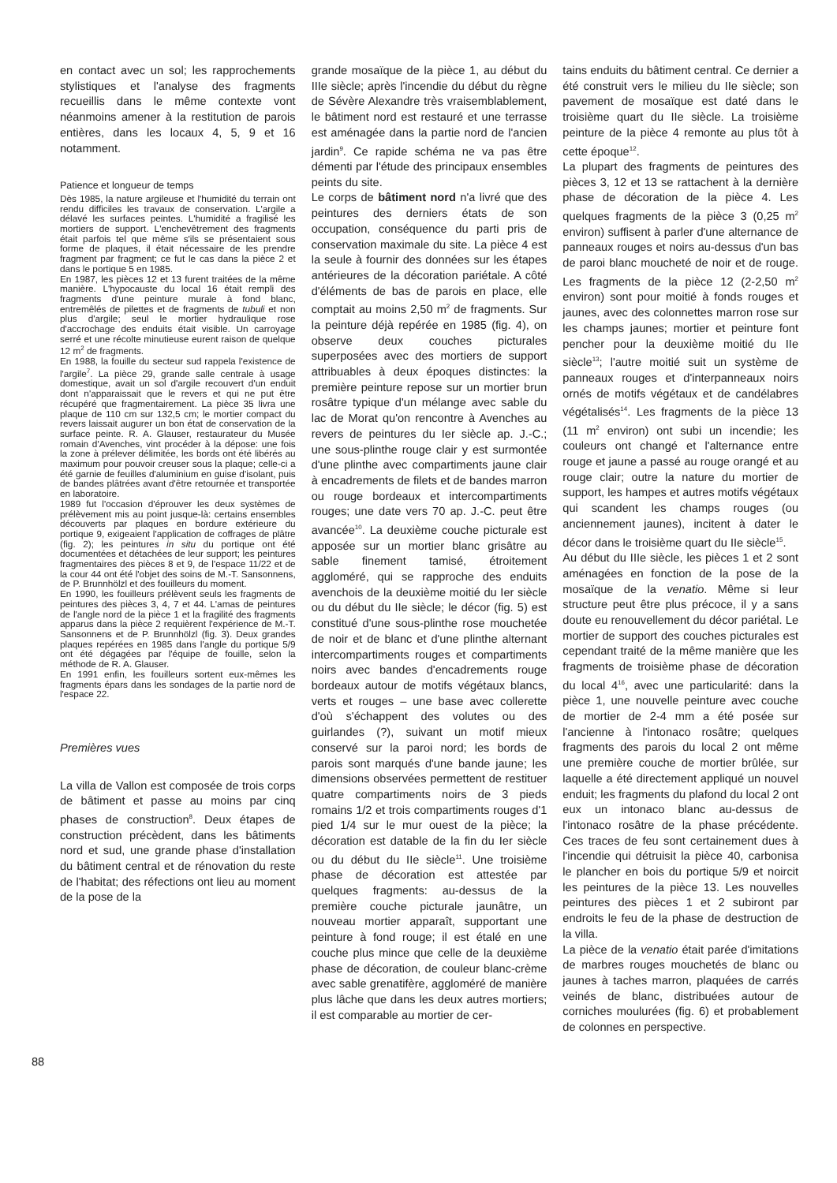en contact avec un sol; les rapprochements stylistiques et l'analyse des fragments recueillis dans le même contexte vont néanmoins amener à la restitution de parois entières, dans les locaux 4, 5, 9 et 16 notamment.
Patience et longueur de temps
Dès 1985, la nature argileuse et l'humidité du terrain ont rendu difficiles les travaux de conservation. L'argile a délavé les surfaces peintes. L'humidité a fragilisé les mortiers de support. L'enchevêtrement des fragments était parfois tel que même s'ils se présentaient sous forme de plaques, il était nécessaire de les prendre fragment par fragment; ce fut le cas dans la pièce 2 et dans le portique 5 en 1985.
En 1987, les pièces 12 et 13 furent traitées de la même manière. L'hypocauste du local 16 était rempli des fragments d'une peinture murale à fond blanc, entremêlés de pilettes et de fragments de tubuli et non plus d'argile; seul le mortier hydraulique rose d'accrochage des enduits était visible. Un carroyage serré et une récolte minutieuse eurent raison de quelque 12 m<sup>2</sup> de fragments.
En 1988, la fouille du secteur sud rappela l'existence de l'argile<sup>7</sup>. La pièce 29, grande salle centrale à usage domestique, avait un sol d'argile recouvert d'un enduit dont n'apparaissait que le revers et qui ne put être récupéré que fragmentairement. La pièce 35 livra une plaque de 110 cm sur 132,5 cm; le mortier compact du revers laissait augurer un bon état de conservation de la surface peinte. R. A. Glauser, restaurateur du Musée romain d'Avenches, vint procéder à la dépose: une fois la zone à prélever délimitée, les bords ont été libérés au maximum pour pouvoir creuser sous la plaque; celle-ci a été garnie de feuilles d'aluminium en guise d'isolant, puis de bandes plâtrées avant d'être retournée et transportée en laboratoire.
1989 fut l'occasion d'éprouver les deux systèmes de prélèvement mis au point jusque-là: certains ensembles découverts par plaques en bordure extérieure du portique 9, exigeaient l'application de coffrages de plâtre (fig. 2); les peintures in situ du portique ont été documentées et détachées de leur support; les peintures fragmentaires des pièces 8 et 9, de l'espace 11/22 et de la cour 44 ont été l'objet des soins de M.-T. Sansonnens, de P. Brunnhölzl et des fouilleurs du moment.
En 1990, les fouilleurs prélèvent seuls les fragments de peintures des pièces 3, 4, 7 et 44. L'amas de peintures de l'angle nord de la pièce 1 et la fragilité des fragments apparus dans la pièce 2 requièrent l'expérience de M.-T. Sansonnens et de P. Brunnhölzl (fig. 3). Deux grandes plaques repérées en 1985 dans l'angle du portique 5/9 ont été dégagées par l'équipe de fouille, selon la méthode de R. A. Glauser.
En 1991 enfin, les fouilleurs sortent eux-mêmes les fragments épars dans les sondages de la partie nord de l'espace 22.
Premières vues
La villa de Vallon est composée de trois corps de bâtiment et passe au moins par cinq phases de construction<sup>8</sup>. Deux étapes de construction précèdent, dans les bâtiments nord et sud, une grande phase d'installation du bâtiment central et de rénovation du reste de l'habitat; des réfections ont lieu au moment de la pose de la
grande mosaïque de la pièce 1, au début du IIIe siècle; après l'incendie du début du règne de Sévère Alexandre très vraisemblablement, le bâtiment nord est restauré et une terrasse est aménagée dans la partie nord de l'ancien jardin<sup>9</sup>. Ce rapide schéma ne va pas être démenti par l'étude des principaux ensembles peints du site.
Le corps de bâtiment nord n'a livré que des peintures des derniers états de son occupation, conséquence du parti pris de conservation maximale du site. La pièce 4 est la seule à fournir des données sur les étapes antérieures de la décoration pariétale. A côté d'éléments de bas de parois en place, elle comptait au moins 2,50 m<sup>2</sup> de fragments. Sur la peinture déjà repérée en 1985 (fig. 4), on observe deux couches picturales superposées avec des mortiers de support attribuables à deux époques distinctes: la première peinture repose sur un mortier brun rosâtre typique d'un mélange avec sable du lac de Morat qu'on rencontre à Avenches au revers de peintures du Ier siècle ap. J.-C.; une sous-plinthe rouge clair y est surmontée d'une plinthe avec compartiments jaune clair à encadrements de filets et de bandes marron ou rouge bordeaux et intercompartiments rouges; une date vers 70 ap. J.-C. peut être avancée<sup>10</sup>. La deuxième couche picturale est apposée sur un mortier blanc grisâtre au sable finement tamisé, étroitement aggloméré, qui se rapproche des enduits avenchois de la deuxième moitié du Ier siècle ou du début du IIe siècle; le décor (fig. 5) est constitué d'une sous-plinthe rose mouchetée de noir et de blanc et d'une plinthe alternant intercompartiments rouges et compartiments noirs avec bandes d'encadrements rouge bordeaux autour de motifs végétaux blancs, verts et rouges – une base avec collerette d'où s'échappent des volutes ou des guirlandes (?), suivant un motif mieux conservé sur la paroi nord; les bords de parois sont marqués d'une bande jaune; les dimensions observées permettent de restituer quatre compartiments noirs de 3 pieds romains 1/2 et trois compartiments rouges d'1 pied 1/4 sur le mur ouest de la pièce; la décoration est datable de la fin du Ier siècle ou du début du IIe siècle<sup>11</sup>. Une troisième phase de décoration est attestée par quelques fragments: au-dessus de la première couche picturale jaunâtre, un nouveau mortier apparaît, supportant une peinture à fond rouge; il est étalé en une couche plus mince que celle de la deuxième phase de décoration, de couleur blanc-crème avec sable grenatifère, aggloméré de manière plus lâche que dans les deux autres mortiers; il est comparable au mortier de cer-
tains enduits du bâtiment central. Ce dernier a été construit vers le milieu du IIe siècle; son pavement de mosaïque est daté dans le troisième quart du IIe siècle. La troisième peinture de la pièce 4 remonte au plus tôt à cette époque<sup>12</sup>.
La plupart des fragments de peintures des pièces 3, 12 et 13 se rattachent à la dernière phase de décoration de la pièce 4. Les quelques fragments de la pièce 3 (0,25 m<sup>2</sup> environ) suffisent à parler d'une alternance de panneaux rouges et noirs au-dessus d'un bas de paroi blanc moucheté de noir et de rouge. Les fragments de la pièce 12 (2-2,50 m<sup>2</sup> environ) sont pour moitié à fonds rouges et jaunes, avec des colonnettes marron rose sur les champs jaunes; mortier et peinture font pencher pour la deuxième moitié du IIe siècle<sup>13</sup>; l'autre moitié suit un système de panneaux rouges et d'interpanneaux noirs ornés de motifs végétaux et de candélabres végétalisés<sup>14</sup>. Les fragments de la pièce 13 (11 m<sup>2</sup> environ) ont subi un incendie; les couleurs ont changé et l'alternance entre rouge et jaune a passé au rouge orangé et au rouge clair; outre la nature du mortier de support, les hampes et autres motifs végétaux qui scandent les champs rouges (ou anciennement jaunes), incitent à dater le décor dans le troisième quart du IIe siècle<sup>15</sup>.
Au début du IIIe siècle, les pièces 1 et 2 sont aménagées en fonction de la pose de la mosaïque de la venatio. Même si leur structure peut être plus précoce, il y a sans doute eu renouvellement du décor pariétal. Le mortier de support des couches picturales est cependant traité de la même manière que les fragments de troisième phase de décoration du local 4<sup>16</sup>, avec une particularité: dans la pièce 1, une nouvelle peinture avec couche de mortier de 2-4 mm a été posée sur l'ancienne à l'intonaco rosâtre; quelques fragments des parois du local 2 ont même une première couche de mortier brûlée, sur laquelle a été directement appliqué un nouvel enduit; les fragments du plafond du local 2 ont eux un intonaco blanc au-dessus de l'intonaco rosâtre de la phase précédente. Ces traces de feu sont certainement dues à l'incendie qui détruisit la pièce 40, carbonisa le plancher en bois du portique 5/9 et noircit les peintures de la pièce 13. Les nouvelles peintures des pièces 1 et 2 subiront par endroits le feu de la phase de destruction de la villa.
La pièce de la venatio était parée d'imitations de marbres rouges mouchetés de blanc ou jaunes à taches marron, plaquées de carrés veinés de blanc, distribuées autour de corniches moulurées (fig. 6) et probablement de colonnes en perspective.
88